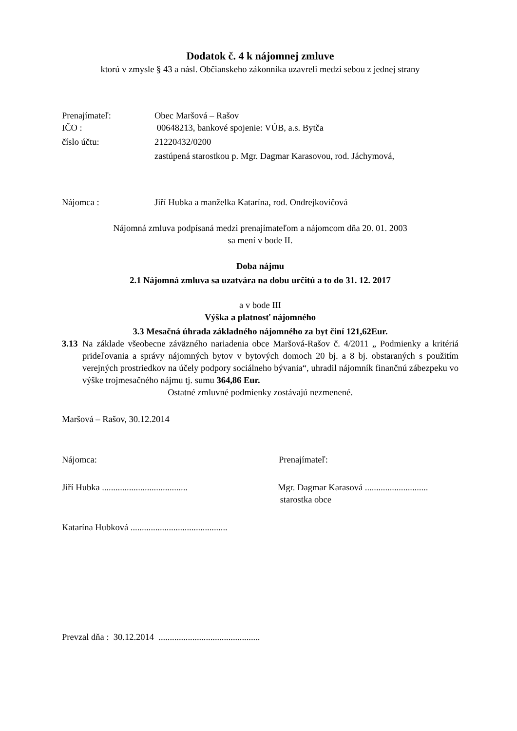Dodatok č. 4 k nájomnej zmluve
ktorú v zmysle § 43 a násl. Občianskeho zákonníka uzavreli medzi sebou z jednej strany
Prenajímateľ: Obec Maršová – Rašov
IČO : 00648213, bankové spojenie: VÚB, a.s. Bytča
číslo účtu: 21220432/0200
zastúpená starostkou p. Mgr. Dagmar Karasovou, rod. Jáchymová,
Nájomca : Jiří Hubka a manželka Katarína, rod. Ondrejkovičová
Nájomná zmluva podpísaná medzi prenajímateľom a nájomcom dňa 20. 01. 2003
sa mení v bode II.
Doba nájmu
2.1 Nájomná zmluva sa uzatvára na dobu určitú a to do 31. 12. 2017
a v bode III
Výška a platnosť nájomného
3.3 Mesačná úhrada základného nájomného za byt činí 121,62Eur.
3.13 Na základe všeobecne záväzného nariadenia obce Maršová-Rašov č. 4/2011 „ Podmienky a kritériá prideľovania a správy nájomných bytov v bytových domoch 20 bj. a 8 bj. obstaraných s použitím verejných prostriedkov na účely podpory sociálneho bývania“, uhradil nájomník finančnú zábezpeku vo výške trojmesačného nájmu tj. sumu 364,86 Eur.
Ostatné zmluvné podmienky zostávajú nezmenené.
Maršová – Rašov, 30.12.2014
Nájomca: Prenajímateľ:
Jiří Hubka ...................................... Mgr. Dagmar Karasová ............................
starostka obce
Katarína Hubková ...........................................
Prevzal dňa : 30.12.2014 .............................................